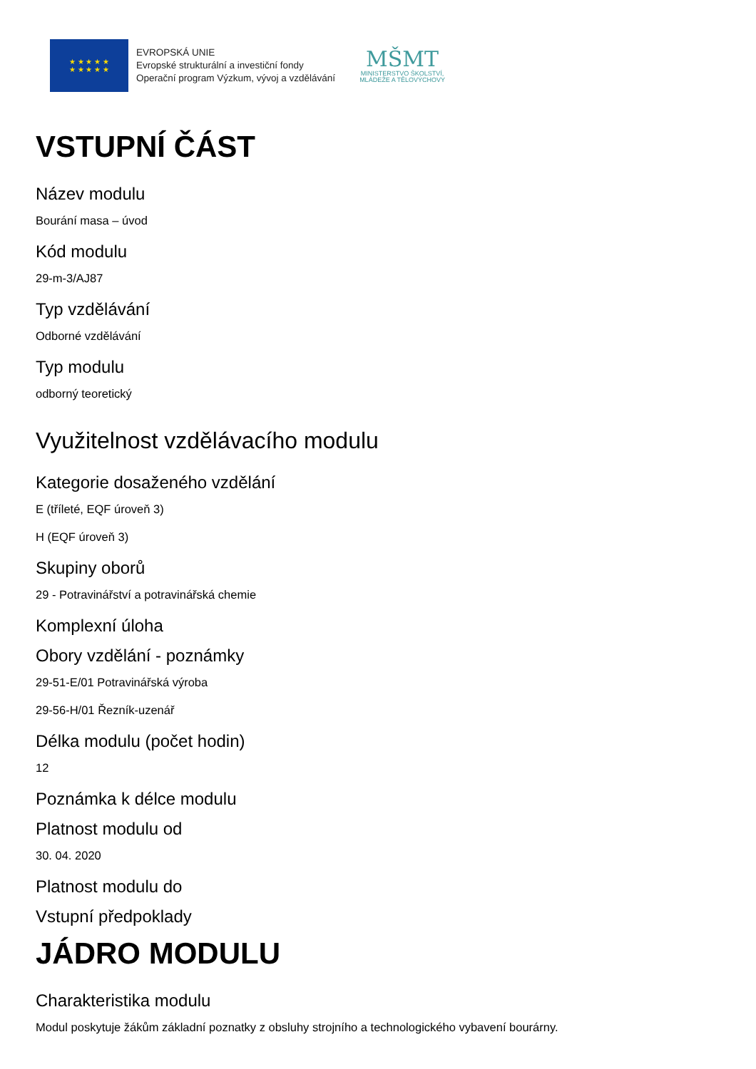★ ★ ★ ★ ★
★ ★ ★ ★ ★
EVROPSKÁ UNIE
Evropské strukturální a investiční fondy
Operační program Výzkum, vývoj a vzdělávání
MŠMT
MINISTERSTVO ŠKOLSTVÍ,
MLÁDEŽE A TĚLOVÝCHOVY
VSTUPNÍ ČÁST
Název modulu
Bourání masa – úvod
Kód modulu
29-m-3/AJ87
Typ vzdělávání
Odborné vzdělávání
Typ modulu
odborný teoretický
Využitelnost vzdělávacího modulu
Kategorie dosaženého vzdělání
E (tříleté, EQF úroveň 3)
H (EQF úroveň 3)
Skupiny oborů
29 - Potravinářství a potravinářská chemie
Komplexní úloha
Obory vzdělání - poznámky
29-51-E/01 Potravinářská výroba
29-56-H/01 Řezník-uzenář
Délka modulu (počet hodin)
12
Poznámka k délce modulu
Platnost modulu od
30. 04. 2020
Platnost modulu do
Vstupní předpoklady
JÁDRO MODULU
Charakteristika modulu
Modul poskytuje žákům základní poznatky z obsluhy strojního a technologického vybavení bourárny.